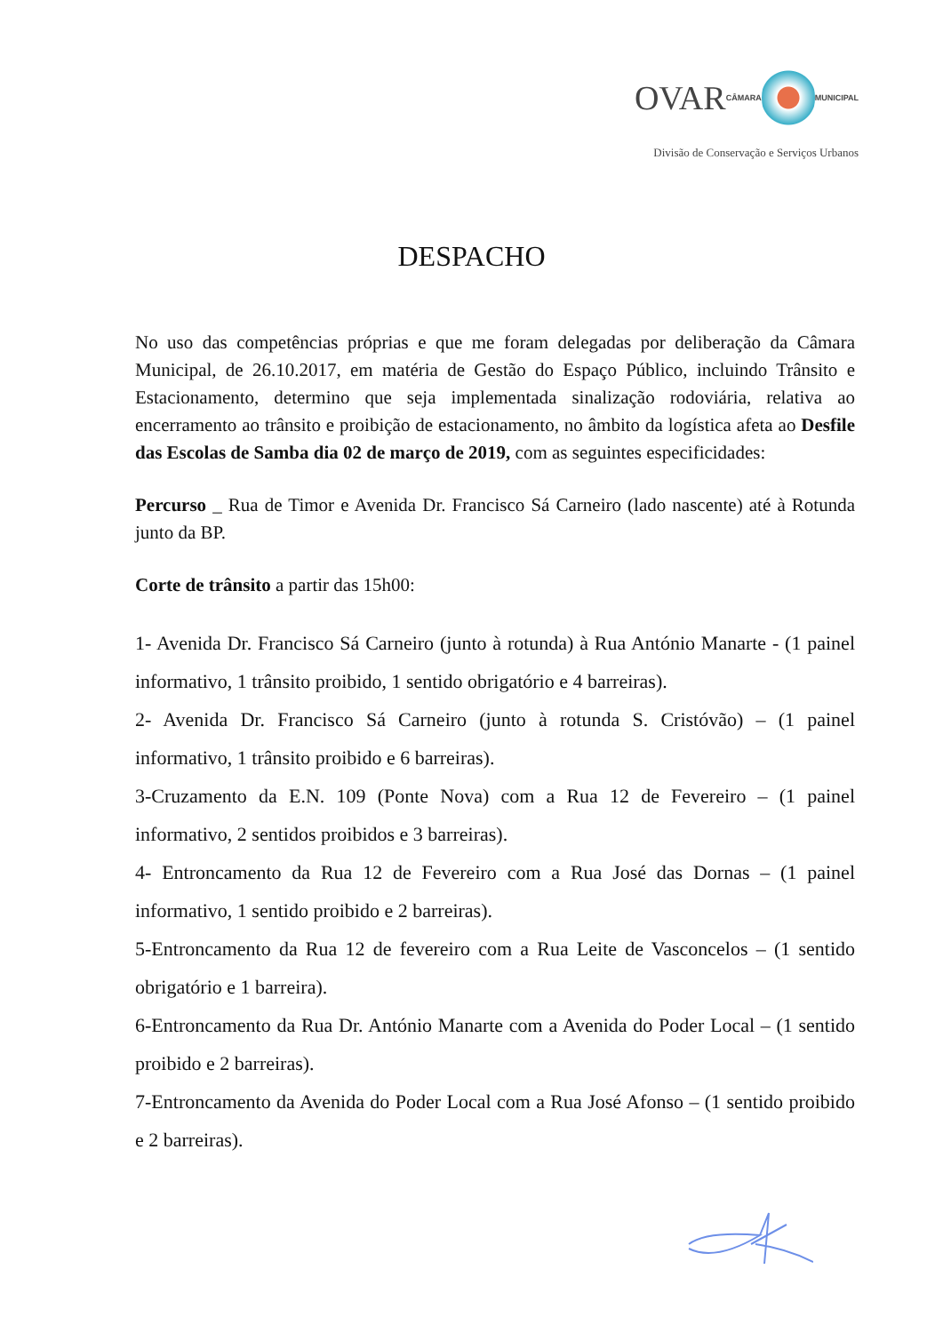OVAR CÂMARA MUNICIPAL
Divisão de Conservação e Serviços Urbanos
DESPACHO
No uso das competências próprias e que me foram delegadas por deliberação da Câmara Municipal, de 26.10.2017, em matéria de Gestão do Espaço Público, incluindo Trânsito e Estacionamento, determino que seja implementada sinalização rodoviária, relativa ao encerramento ao trânsito e proibição de estacionamento, no âmbito da logística afeta ao Desfile das Escolas de Samba dia 02 de março de 2019, com as seguintes especificidades:
Percurso _ Rua de Timor e Avenida Dr. Francisco Sá Carneiro (lado nascente) até à Rotunda junto da BP.
Corte de trânsito a partir das 15h00:
1- Avenida Dr. Francisco Sá Carneiro (junto à rotunda) à Rua António Manarte - (1 painel informativo, 1 trânsito proibido, 1 sentido obrigatório e 4 barreiras).
2- Avenida Dr. Francisco Sá Carneiro (junto à rotunda S. Cristóvão) – (1 painel informativo, 1 trânsito proibido e 6 barreiras).
3-Cruzamento da E.N. 109 (Ponte Nova) com a Rua 12 de Fevereiro – (1 painel informativo, 2 sentidos proibidos e 3 barreiras).
4- Entroncamento da Rua 12 de Fevereiro com a Rua José das Dornas – (1 painel informativo, 1 sentido proibido e 2 barreiras).
5-Entroncamento da Rua 12 de fevereiro com a Rua Leite de Vasconcelos – (1 sentido obrigatório e 1 barreira).
6-Entroncamento da Rua Dr. António Manarte com a Avenida do Poder Local – (1 sentido proibido e 2 barreiras).
7-Entroncamento da Avenida do Poder Local com a Rua José Afonso – (1 sentido proibido e 2 barreiras).